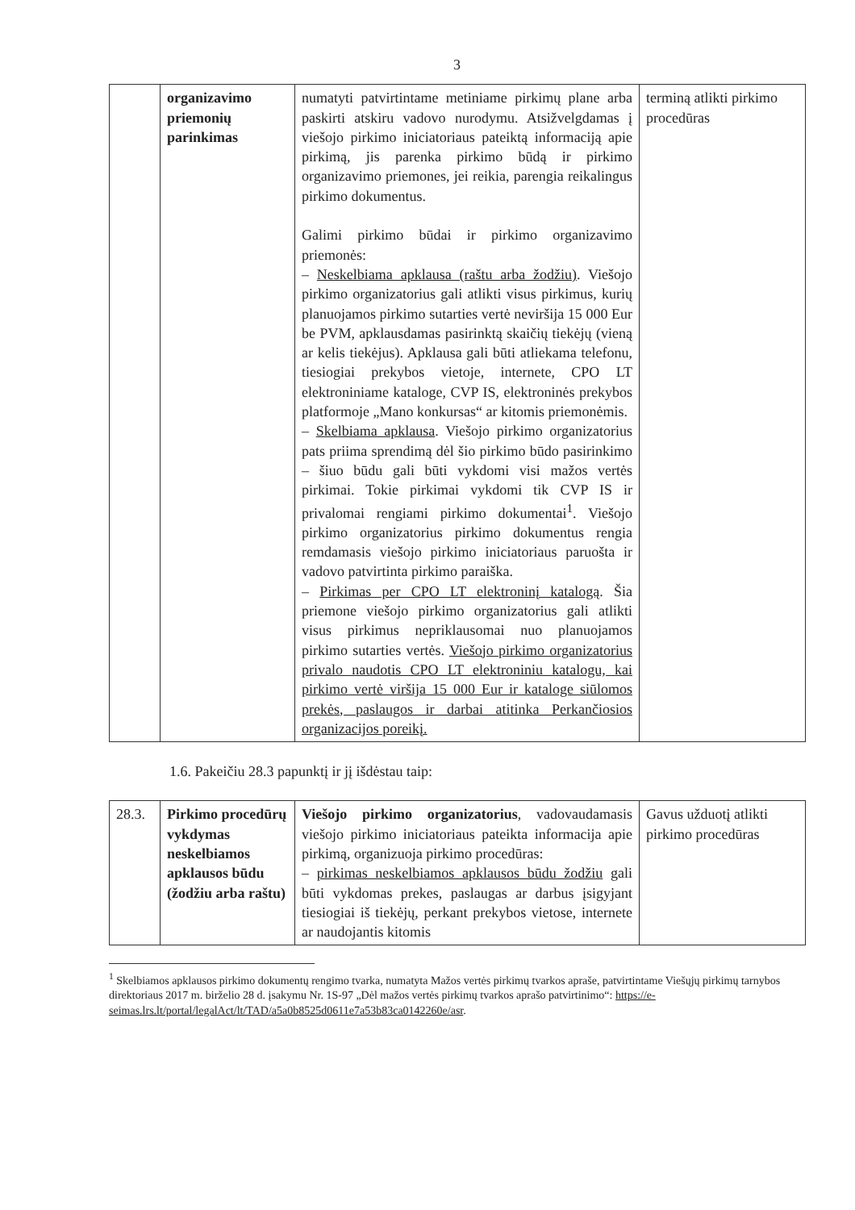3
| | organizavimo priemonių parinkimas | numatyti patvirtintame metiniame pirkimų plane arba paskirti atskiru vadovo nurodymu. Atsižvelgdamas į viešojo pirkimo iniciatoriaus pateiktą informaciją apie pirkimą, jis parenka pirkimo būdą ir pirkimo organizavimo priemones, jei reikia, parengia reikalingus pirkimo dokumentus. Galimi pirkimo būdai ir pirkimo organizavimo priemonės: – Neskelbiama apklausa (raštu arba žodžiu) . Viešojo pirkimo organizatorius gali atlikti visus pirkimus, kurių planuojamos pirkimo sutarties vertė neviršija 15 000 Eur be PVM, apklausdamas pasirinktą skaičių tiekėjų (vieną ar kelis tiekėjus). Apklausa gali būti atliekama telefonu, tiesiogiai prekybos vietoje, internete, CPO LT elektroniniame kataloge, CVP IS, elektroninės prekybos platformoje „Mano konkursas“ ar kitomis priemonėmis. – Skelbiama apklausa . Viešojo pirkimo organizatorius pats priima sprendimą dėl šio pirkimo būdo pasirinkimo – šiuo būdu gali būti vykdomi visi mažos vertės pirkimai. Tokie pirkimai vykdomi tik CVP IS ir privalomai rengiami pirkimo dokumentai<sup>1</sup>. Viešojo pirkimo organizatorius pirkimo dokumentus rengia remdamasis viešojo pirkimo iniciatoriaus paruošta ir vadovo patvirtinta pirkimo paraiška. – Pirkimas per CPO LT elektroninį katalogą . Šia priemone viešojo pirkimo organizatorius gali atlikti visus pirkimus nepriklausomai nuo planuojamos pirkimo sutarties vertės. Viešojo pirkimo organizatorius privalo naudotis CPO LT elektroniniu katalogu, kai pirkimo vertė viršija 15 000 Eur ir kataloge siūlomos prekės, paslaugos ir darbai atitinka Perkančiosios organizacijos poreikį. | terminą atlikti pirkimo procedūras |
1.6. Pakeičiu 28.3 papunktį ir jį išdėstau taip:
| 28.3. | Pirkimo procedūrų vykdymas neskelbiamos apklausos būdu (žodžiu arba raštu) | Viešojo pirkimo organizatorius , vadovaudamasis viešojo pirkimo iniciatoriaus pateikta informacija apie pirkimą, organizuoja pirkimo procedūras: – pirkimas neskelbiamos apklausos būdu žodžiu gali būti vykdomas prekes, paslaugas ar darbus įsigyjant tiesiogiai iš tiekėjų, perkant prekybos vietose, internete ar naudojantis kitomis | Gavus užduotį atlikti pirkimo procedūras |
<sup>1</sup> Skelbiamos apklausos pirkimo dokumentų rengimo tvarka, numatyta Mažos vertės pirkimų tvarkos apraše, patvirtintame Viešųjų pirkimų tarnybos direktoriaus 2017 m. birželio 28 d. įsakymu Nr. 1S-97 „Dėl mažos vertės pirkimų tvarkos aprašo patvirtinimo“: https://e-seimas.lrs.lt/portal/legalAct/lt/TAD/a5a0b8525d0611e7a53b83ca0142260e/asr.